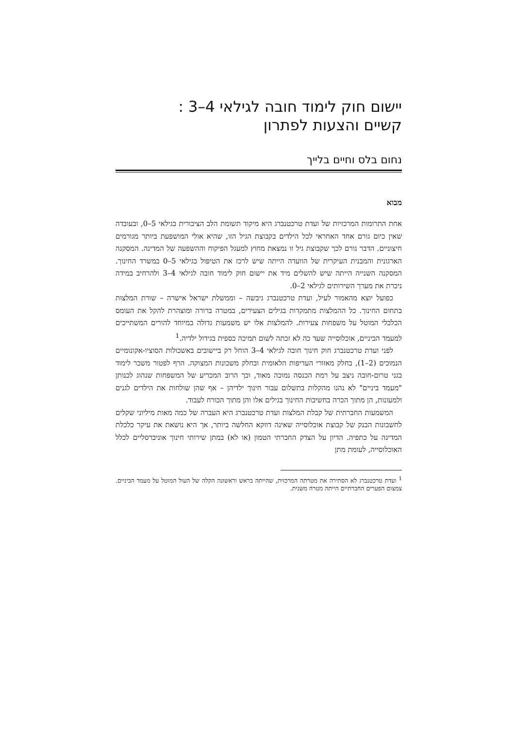יישום חוק לימוד חובה לגילאי 4–3 :
קשיים והצעות לפתרון
נחום בלס וחיים בלייך
מבוא
אחת התרומות המרכזיות של ועדת טרכטנברג היא מיקוד תשומת הלב הציבורית בגילאי 5–0, ובעובדה שאין כיום גורם אחד האחראי לכל הילדים בקבוצת הגיל הזו, שהיא אולי המושפעת ביותר מגורמים חיצוניים. הדבר גורם לכך שקבוצת גיל זו נמצאת מחוץ למעגל הפיקוח וההשפעה של המדינה. המסקנה הארגונית והמבנית העיקרית של הוועדה הייתה שיש לרכז את הטיפול בגילאי 5–0 במשרד החינוך. המסקנה השנייה הייתה שיש להשלים מיד את יישום חוק לימוד חובה לגילאי 4–3 ולהרחיב במידה ניכרת את מערך השירותים לגילאי 2–0.
כפועל יוצא מהאמור לעיל, ועדת טרכטנברג גיבשה – וממשלת ישראל אישרה – שורת המלצות בתחום החינוך. כל ההמלצות מתמקדות בגילים הצעירים, במטרה ברורה ומוצהרת להקל את העומס הכלכלי המוטל על משפחות צעירות. להמלצות אלו יש משמעות גדולה במיוחד להורים המשתייכים למעמד הביניים, אוכלוסייה שעד כה לא זכתה לשום תמיכה כספית בגידול ילדיה.<sup>1</sup>
לפני ועדת טרכטנברג חוק חינוך חובה לגילאי 4–3 הוחל רק ביישובים באשכולות הסוציו-אקונומיים הנמוכים (2–1), בחלק מאזורי העדיפות הלאומית ובחלק משכונות המצוקה. הרף לפטור משכר לימוד בגני טרום-חובה ניצב על רמת הכנסה נמוכה מאוד, וכך הרוב המכריע של המשפחות שנהוג לכנותן "מעמד ביניים" לא נהנו מהקלות בתשלום עבור חינוך ילדיהן – אף שהן שולחות את הילדים לגנים ולמעונות, הן מתוך הכרה בחשיבות החינוך בגילים אלו והן מתוך הכורח לעבוד.
המשמעות החברתית של קבלת המלצות ועדת טרכטנברג היא העברה של כמה מאות מיליוני שקלים לחשבונות הבנק של קבוצת אוכלוסייה שאינה דווקא החלשה ביותר, אך היא נושאת את עיקר כלכלת המדינה על כתפיה. הדיון על הצדק החברתי הטמון (או לא) במתן שירותי חינוך אוניברסליים לכלל האוכלוסייה, לעומת מתן
<sup>1</sup> ועדת טרכטנברג לא הסתירה את מטרתה המרכזית, שהייתה בראש וראשונה הקלה של העול המוטל על מעמד הביניים. צמצום הפערים החברתיים הייתה מטרה משנית.